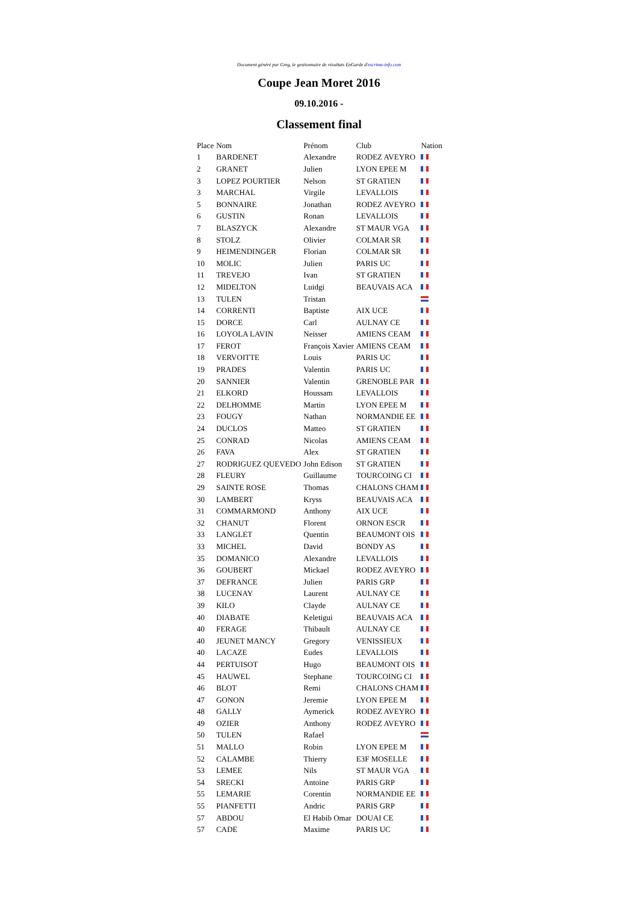Document généré par Greg, le gestionnaire de résultats EnGarde d'escrime-info.com
Coupe Jean Moret 2016
09.10.2016 -
Classement final
| Place | Nom | Prénom | Club | Nation |
| --- | --- | --- | --- | --- |
| 1 | BARDENET | Alexandre | RODEZ AVEYRO | |
| 2 | GRANET | Julien | LYON EPEE M | |
| 3 | LOPEZ POURTIER | Nelson | ST GRATIEN | |
| 3 | MARCHAL | Virgile | LEVALLOIS | |
| 5 | BONNAIRE | Jonathan | RODEZ AVEYRO | |
| 6 | GUSTIN | Ronan | LEVALLOIS | |
| 7 | BLASZYCK | Alexandre | ST MAUR VGA | |
| 8 | STOLZ | Olivier | COLMAR SR | |
| 9 | HEIMENDINGER | Florian | COLMAR SR | |
| 10 | MOLIC | Julien | PARIS UC | |
| 11 | TREVEJO | Ivan | ST GRATIEN | |
| 12 | MIDELTON | Luidgi | BEAUVAIS ACA | |
| 13 | TULEN | Tristan | | |
| 14 | CORRENTI | Baptiste | AIX UCE | |
| 15 | DORCE | Carl | AULNAY CE | |
| 16 | LOYOLA LAVIN | Neisser | AMIENS CEAM | |
| 17 | FEROT | François Xavier | AMIENS CEAM | |
| 18 | VERVOITTE | Louis | PARIS UC | |
| 19 | PRADES | Valentin | PARIS UC | |
| 20 | SANNIER | Valentin | GRENOBLE PAR | |
| 21 | ELKORD | Houssam | LEVALLOIS | |
| 22 | DELHOMME | Martin | LYON EPEE M | |
| 23 | FOUGY | Nathan | NORMANDIE EE | |
| 24 | DUCLOS | Matteo | ST GRATIEN | |
| 25 | CONRAD | Nicolas | AMIENS CEAM | |
| 26 | FAVA | Alex | ST GRATIEN | |
| 27 | RODRIGUEZ QUEVEDO | John Edison | ST GRATIEN | |
| 28 | FLEURY | Guillaume | TOURCOING CI | |
| 29 | SAINTE ROSE | Thomas | CHALONS CHAM | |
| 30 | LAMBERT | Kryss | BEAUVAIS ACA | |
| 31 | COMMARMOND | Anthony | AIX UCE | |
| 32 | CHANUT | Florent | ORNON ESCR | |
| 33 | LANGLET | Quentin | BEAUMONT OIS | |
| 33 | MICHEL | David | BONDY AS | |
| 35 | DOMANICO | Alexandre | LEVALLOIS | |
| 36 | GOUBERT | Mickael | RODEZ AVEYRO | |
| 37 | DEFRANCE | Julien | PARIS GRP | |
| 38 | LUCENAY | Laurent | AULNAY CE | |
| 39 | KILO | Clayde | AULNAY CE | |
| 40 | DIABATE | Keletigui | BEAUVAIS ACA | |
| 40 | FERAGE | Thibault | AULNAY CE | |
| 40 | JEUNET MANCY | Gregory | VENISSIEUX | |
| 40 | LACAZE | Eudes | LEVALLOIS | |
| 44 | PERTUISOT | Hugo | BEAUMONT OIS | |
| 45 | HAUWEL | Stephane | TOURCOING CI | |
| 46 | BLOT | Remi | CHALONS CHAM | |
| 47 | GONON | Jeremie | LYON EPEE M | |
| 48 | GALLY | Aymerick | RODEZ AVEYRO | |
| 49 | OZIER | Anthony | RODEZ AVEYRO | |
| 50 | TULEN | Rafael | | |
| 51 | MALLO | Robin | LYON EPEE M | |
| 52 | CALAMBE | Thierry | E3F MOSELLE | |
| 53 | LEMEE | Nils | ST MAUR VGA | |
| 54 | SRECKI | Antoine | PARIS GRP | |
| 55 | LEMARIE | Corentin | NORMANDIE EE | |
| 55 | PIANFETTI | Andric | PARIS GRP | |
| 57 | ABDOU | El Habib Omar | DOUAI CE | |
| 57 | CADE | Maxime | PARIS UC | |